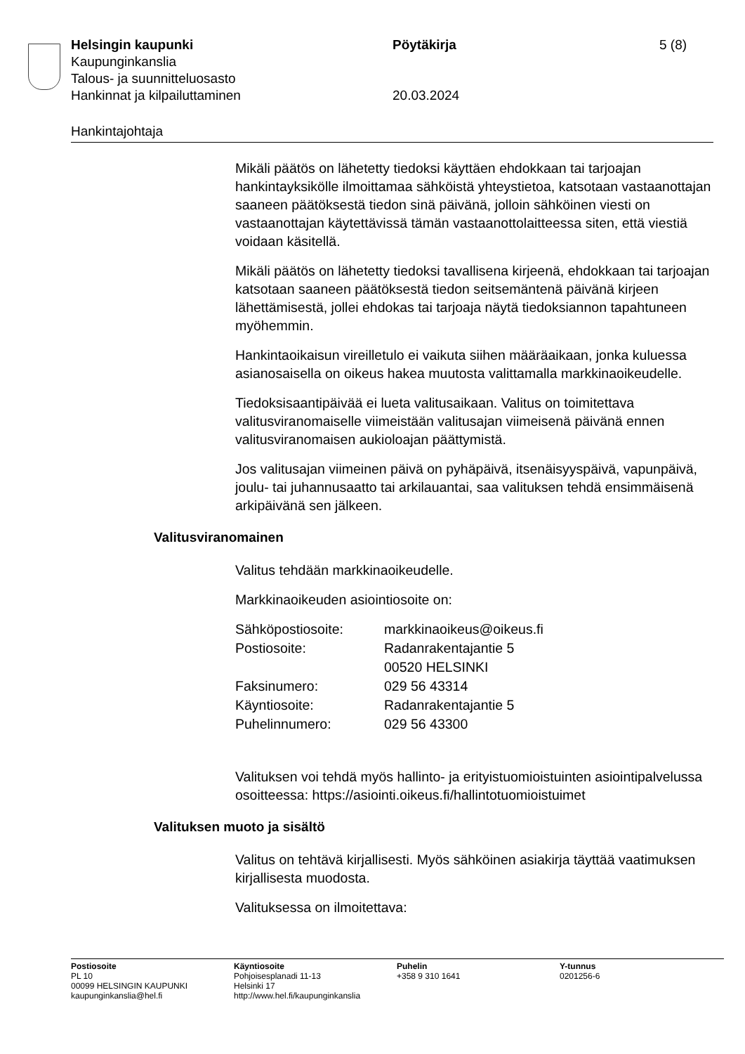Helsingin kaupunki Pöytäkirja 5 (8)
Kaupunginkanslia
Talous- ja suunnitteluosasto
Hankinnat ja kilpailuttaminen 20.03.2024
Hankintajohtaja
Mikäli päätös on lähetetty tiedoksi käyttäen ehdokkaan tai tarjoajan hankintayksikölle ilmoittamaa sähköistä yhteystietoa, katsotaan vastaanottajan saaneen päätöksestä tiedon sinä päivänä, jolloin sähköinen viesti on vastaanottajan käytettävissä tämän vastaanottolaitteessa siten, että viestiä voidaan käsitellä.
Mikäli päätös on lähetetty tiedoksi tavallisena kirjeenä, ehdokkaan tai tarjoajan katsotaan saaneen päätöksestä tiedon seitsemäntenä päivänä kirjeen lähettämisestä, jollei ehdokas tai tarjoaja näytä tiedoksiannon tapahtuneen myöhemmin.
Hankintaoikaisun vireilletulo ei vaikuta siihen määräaikaan, jonka kuluessa asianosaisella on oikeus hakea muutosta valittamalla markkinaoikeudelle.
Tiedoksisaantipäivää ei lueta valitusaikaan. Valitus on toimitettava valitusviranomaiselle viimeistään valitusajan viimeisenä päivänä ennen valitusviranomaisen aukioloajan päättymistä.
Jos valitusajan viimeinen päivä on pyhäpäivä, itsenäisyyspäivä, vapunpäivä, joulu- tai juhannusaatto tai arkilauantai, saa valituksen tehdä ensimmäisenä arkipäivänä sen jälkeen.
Valitusviranomainen
Valitus tehdään markkinaoikeudelle.
Markkinaoikeuden asiointiosoite on:
| Sähköpostiosoite: | markkinaoikeus@oikeus.fi |
| Postiosoite: | Radanrakentajantie 5 00520 HELSINKI |
| Faksinumero: | 029 56 43314 |
| Käyntiosoite: | Radanrakentajantie 5 |
| Puhelinnumero: | 029 56 43300 |
Valituksen voi tehdä myös hallinto- ja erityistuomioistuinten asiointipalvelussa osoitteessa: https://asiointi.oikeus.fi/hallintotuomioistuimet
Valituksen muoto ja sisältö
Valitus on tehtävä kirjallisesti. Myös sähköinen asiakirja täyttää vaatimuksen kirjallisesta muodosta.
Valituksessa on ilmoitettava:
Postiosoite
PL 10
00099 HELSINGIN KAUPUNKI
kaupunginkanslia@hel.fi
Käyntiosoite
Pohjoisesplanadi 11-13
Helsinki 17
http://www.hel.fi/kaupunginkanslia
Puhelin
+358 9 310 1641
Y-tunnus
0201256-6